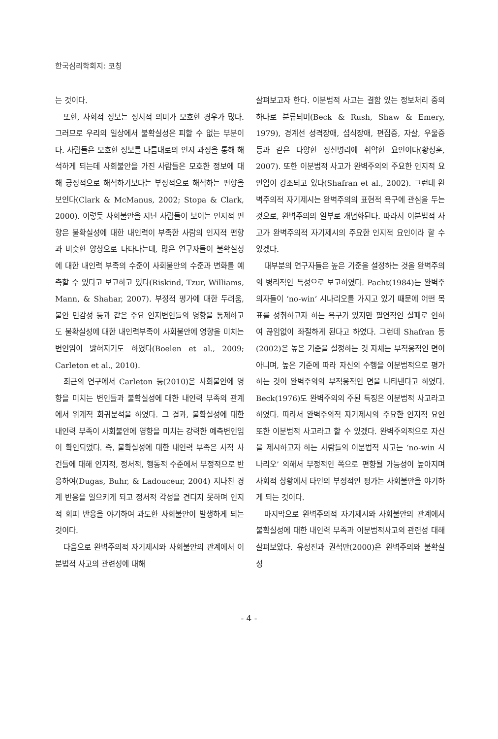한국심리학회지: 코칭
는 것이다.
또한, 사회적 정보는 정서적 의미가 모호한 경우가 많다. 그러므로 우리의 일상에서 불확실성은 피할 수 없는 부분이다. 사람들은 모호한 정보를 나름대로의 인지 과정을 통해 해석하게 되는데 사회불안을 가진 사람들은 모호한 정보에 대해 긍정적으로 해석하기보다는 부정적으로 해석하는 편향을 보인다(Clark & McManus, 2002; Stopa & Clark, 2000). 이렇듯 사회불안을 지닌 사람들이 보이는 인지적 편향은 불확실성에 대한 내인력이 부족한 사람의 인지적 편향과 비슷한 양상으로 나타나는데, 많은 연구자들이 불확실성에 대한 내인력 부족의 수준이 사회불안의 수준과 변화를 예측할 수 있다고 보고하고 있다(Riskind, Tzur, Williams, Mann, & Shahar, 2007). 부정적 평가에 대한 두려움, 불안 민감성 등과 같은 주요 인지변인들의 영향을 통제하고도 불확실성에 대한 내인력부족이 사회불안에 영향을 미치는 변인임이 밝혀지기도 하였다(Boelen et al., 2009; Carleton et al., 2010).
최근의 연구에서 Carleton 등(2010)은 사회불안에 영향을 미치는 변인들과 불확실성에 대한 내인력 부족의 관계에서 위계적 회귀분석을 하였다. 그 결과, 불확실성에 대한 내인력 부족이 사회불안에 영향을 미치는 강력한 예측변인임이 확인되었다. 즉, 불확실성에 대한 내인력 부족은 사적 사건들에 대해 인지적, 정서적, 행동적 수준에서 부정적으로 반응하여(Dugas, Buhr, & Ladouceur, 2004) 지나친 경계 반응을 일으키게 되고 정서적 각성을 견디지 못하며 인지적 회피 반응을 야기하여 과도한 사회불안이 발생하게 되는 것이다.
다음으로 완벽주의적 자기제시와 사회불안의 관계에서 이분법적 사고의 관련성에 대해
살펴보고자 한다. 이분법적 사고는 결함 있는 정보처리 중의 하나로 분류되며(Beck & Rush, Shaw & Emery, 1979), 경계선 성격장애, 섭식장애, 편집증, 자살, 우울증 등과 같은 다양한 정신병리에 취약한 요인이다(황성훈, 2007). 또한 이분법적 사고가 완벽주의의 주요한 인지적 요인임이 강조되고 있다(Shafran et al., 2002). 그런데 완벽주의적 자기제시는 완벽주의의 표현적 욕구에 관심을 두는 것으로, 완벽주의의 일부로 개념화된다. 따라서 이분법적 사고가 완벽주의적 자기제시의 주요한 인지적 요인이라 할 수 있겠다.
대부분의 연구자들은 높은 기준을 설정하는 것을 완벽주의의 병리적인 특성으로 보고하였다. Pacht(1984)는 완벽주의자들이 ‘no-win’ 시나리오를 가지고 있기 때문에 어떤 목표를 성취하고자 하는 욕구가 있지만 필연적인 실패로 인하여 끊임없이 좌절하게 된다고 하였다. 그런데 Shafran 등(2002)은 높은 기준을 설정하는 것 자체는 부적응적인 면이 아니며, 높은 기준에 따라 자신의 수행을 이분법적으로 평가하는 것이 완벽주의의 부적응적인 면을 나타낸다고 하였다. Beck(1976)도 완벽주의의 주된 특징은 이분법적 사고라고 하였다. 따라서 완벽주의적 자기제시의 주요한 인지적 요인 또한 이분법적 사고라고 할 수 있겠다. 완벽주의적으로 자신을 제시하고자 하는 사람들의 이분법적 사고는 ‘no-win 시나리오’ 의해서 부정적인 쪽으로 편향될 가능성이 높아지며 사회적 상황에서 타인의 부정적인 평가는 사회불안을 야기하게 되는 것이다.
마지막으로 완벽주의적 자기제시와 사회불안의 관계에서 불확실성에 대한 내인력 부족과 이분법적사고의 관련성 대해 살펴보았다. 유성진과 권석만(2000)은 완벽주의와 불확실성
- 4 -